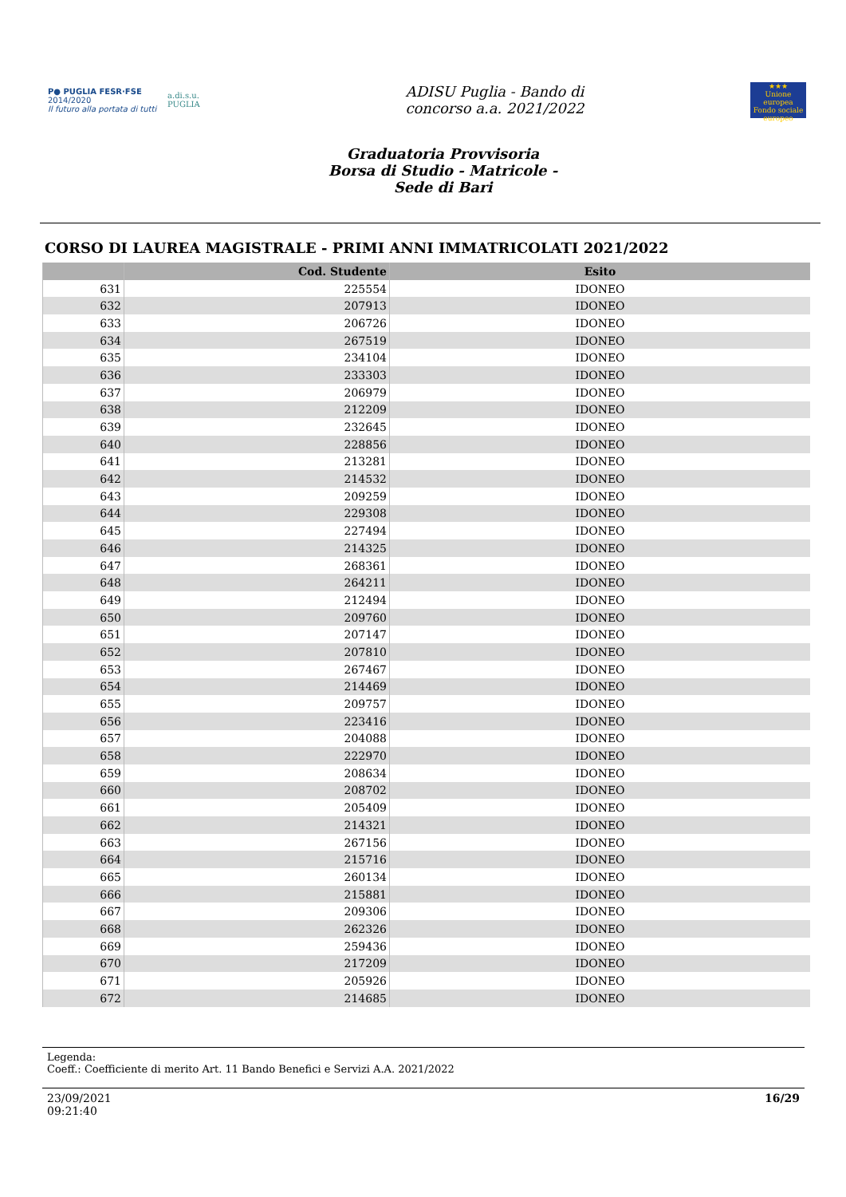P● PUGLIA FESR·FSE
2014/2020
Il futuro alla portata di tutti
a.di.s.u.
PUGLIA
ADISU Puglia - Bando di
concorso a.a. 2021/2022
★★★
Unione europea
Fondo sociale europeo
Graduatoria Provvisoria
Borsa di Studio - Matricole -
Sede di Bari
CORSO DI LAUREA MAGISTRALE - PRIMI ANNI IMMATRICOLATI 2021/2022
| | Cod. Studente | Esito |
| --- | --- | --- |
| 631 | 225554 | IDONEO |
| 632 | 207913 | IDONEO |
| 633 | 206726 | IDONEO |
| 634 | 267519 | IDONEO |
| 635 | 234104 | IDONEO |
| 636 | 233303 | IDONEO |
| 637 | 206979 | IDONEO |
| 638 | 212209 | IDONEO |
| 639 | 232645 | IDONEO |
| 640 | 228856 | IDONEO |
| 641 | 213281 | IDONEO |
| 642 | 214532 | IDONEO |
| 643 | 209259 | IDONEO |
| 644 | 229308 | IDONEO |
| 645 | 227494 | IDONEO |
| 646 | 214325 | IDONEO |
| 647 | 268361 | IDONEO |
| 648 | 264211 | IDONEO |
| 649 | 212494 | IDONEO |
| 650 | 209760 | IDONEO |
| 651 | 207147 | IDONEO |
| 652 | 207810 | IDONEO |
| 653 | 267467 | IDONEO |
| 654 | 214469 | IDONEO |
| 655 | 209757 | IDONEO |
| 656 | 223416 | IDONEO |
| 657 | 204088 | IDONEO |
| 658 | 222970 | IDONEO |
| 659 | 208634 | IDONEO |
| 660 | 208702 | IDONEO |
| 661 | 205409 | IDONEO |
| 662 | 214321 | IDONEO |
| 663 | 267156 | IDONEO |
| 664 | 215716 | IDONEO |
| 665 | 260134 | IDONEO |
| 666 | 215881 | IDONEO |
| 667 | 209306 | IDONEO |
| 668 | 262326 | IDONEO |
| 669 | 259436 | IDONEO |
| 670 | 217209 | IDONEO |
| 671 | 205926 | IDONEO |
| 672 | 214685 | IDONEO |
Legenda:
Coeff.: Coefficiente di merito Art. 11 Bando Benefici e Servizi A.A. 2021/2022
23/09/2021
09:21:40
16/29